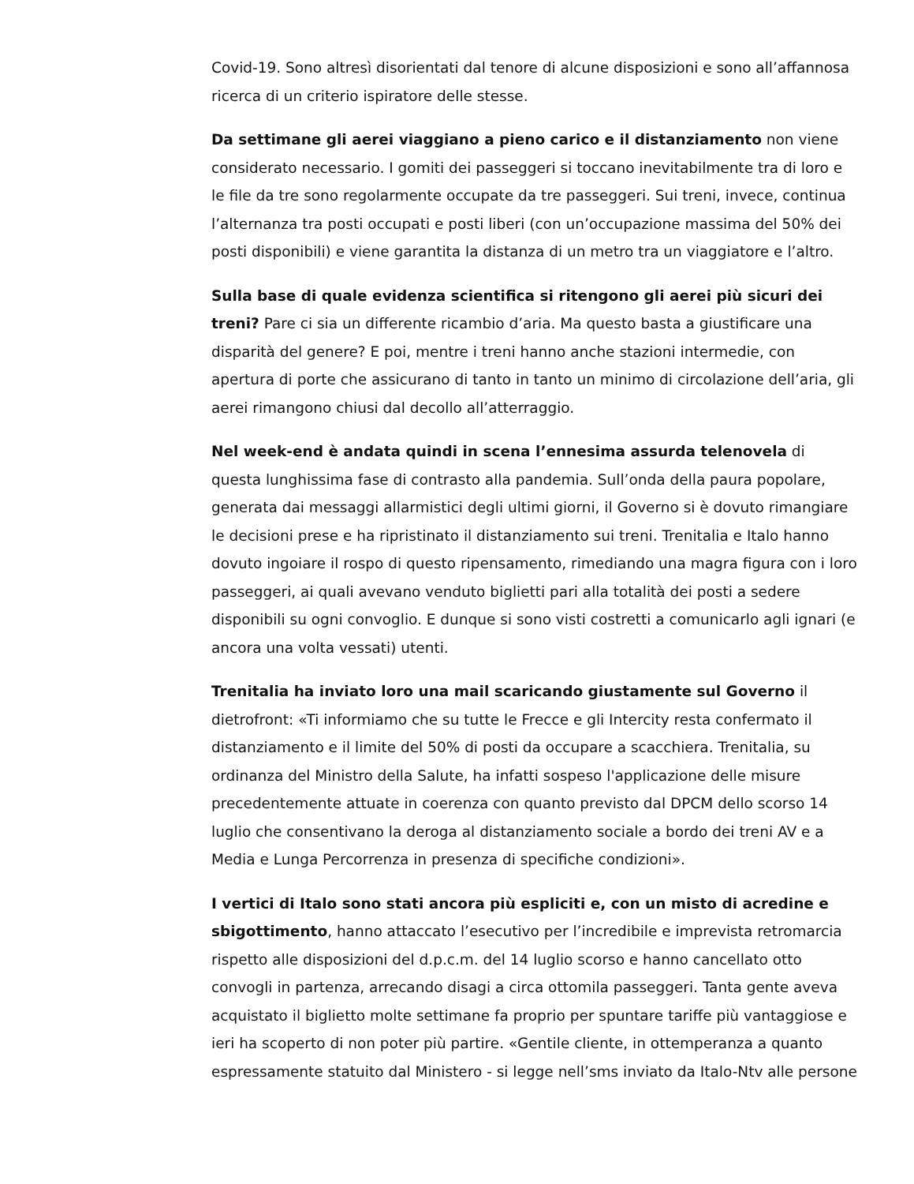Covid-19. Sono altresì disorientati dal tenore di alcune disposizioni e sono all’affannosa ricerca di un criterio ispiratore delle stesse.
Da settimane gli aerei viaggiano a pieno carico e il distanziamento non viene considerato necessario. I gomiti dei passeggeri si toccano inevitabilmente tra di loro e le file da tre sono regolarmente occupate da tre passeggeri. Sui treni, invece, continua l’alternanza tra posti occupati e posti liberi (con un’occupazione massima del 50% dei posti disponibili) e viene garantita la distanza di un metro tra un viaggiatore e l’altro.
Sulla base di quale evidenza scientifica si ritengono gli aerei più sicuri dei treni? Pare ci sia un differente ricambio d’aria. Ma questo basta a giustificare una disparità del genere? E poi, mentre i treni hanno anche stazioni intermedie, con apertura di porte che assicurano di tanto in tanto un minimo di circolazione dell’aria, gli aerei rimangono chiusi dal decollo all’atterraggio.
Nel week-end è andata quindi in scena l’ennesima assurda telenovela di questa lunghissima fase di contrasto alla pandemia. Sull’onda della paura popolare, generata dai messaggi allarmistici degli ultimi giorni, il Governo si è dovuto rimangiare le decisioni prese e ha ripristinato il distanziamento sui treni. Trenitalia e Italo hanno dovuto ingoiare il rospo di questo ripensamento, rimediando una magra figura con i loro passeggeri, ai quali avevano venduto biglietti pari alla totalità dei posti a sedere disponibili su ogni convoglio. E dunque si sono visti costretti a comunicarlo agli ignari (e ancora una volta vessati) utenti.
Trenitalia ha inviato loro una mail scaricando giustamente sul Governo il dietrofront: «Ti informiamo che su tutte le Frecce e gli Intercity resta confermato il distanziamento e il limite del 50% di posti da occupare a scacchiera. Trenitalia, su ordinanza del Ministro della Salute, ha infatti sospeso l'applicazione delle misure precedentemente attuate in coerenza con quanto previsto dal DPCM dello scorso 14 luglio che consentivano la deroga al distanziamento sociale a bordo dei treni AV e a Media e Lunga Percorrenza in presenza di specifiche condizioni».
I vertici di Italo sono stati ancora più espliciti e, con un misto di acredine e sbigottimento, hanno attaccato l’esecutivo per l’incredibile e imprevista retromarcia rispetto alle disposizioni del d.p.c.m. del 14 luglio scorso e hanno cancellato otto convogli in partenza, arrecando disagi a circa ottomila passeggeri. Tanta gente aveva acquistato il biglietto molte settimane fa proprio per spuntare tariffe più vantaggiose e ieri ha scoperto di non poter più partire. «Gentile cliente, in ottemperanza a quanto espressamente statuito dal Ministero - si legge nell’sms inviato da Italo-Ntv alle persone